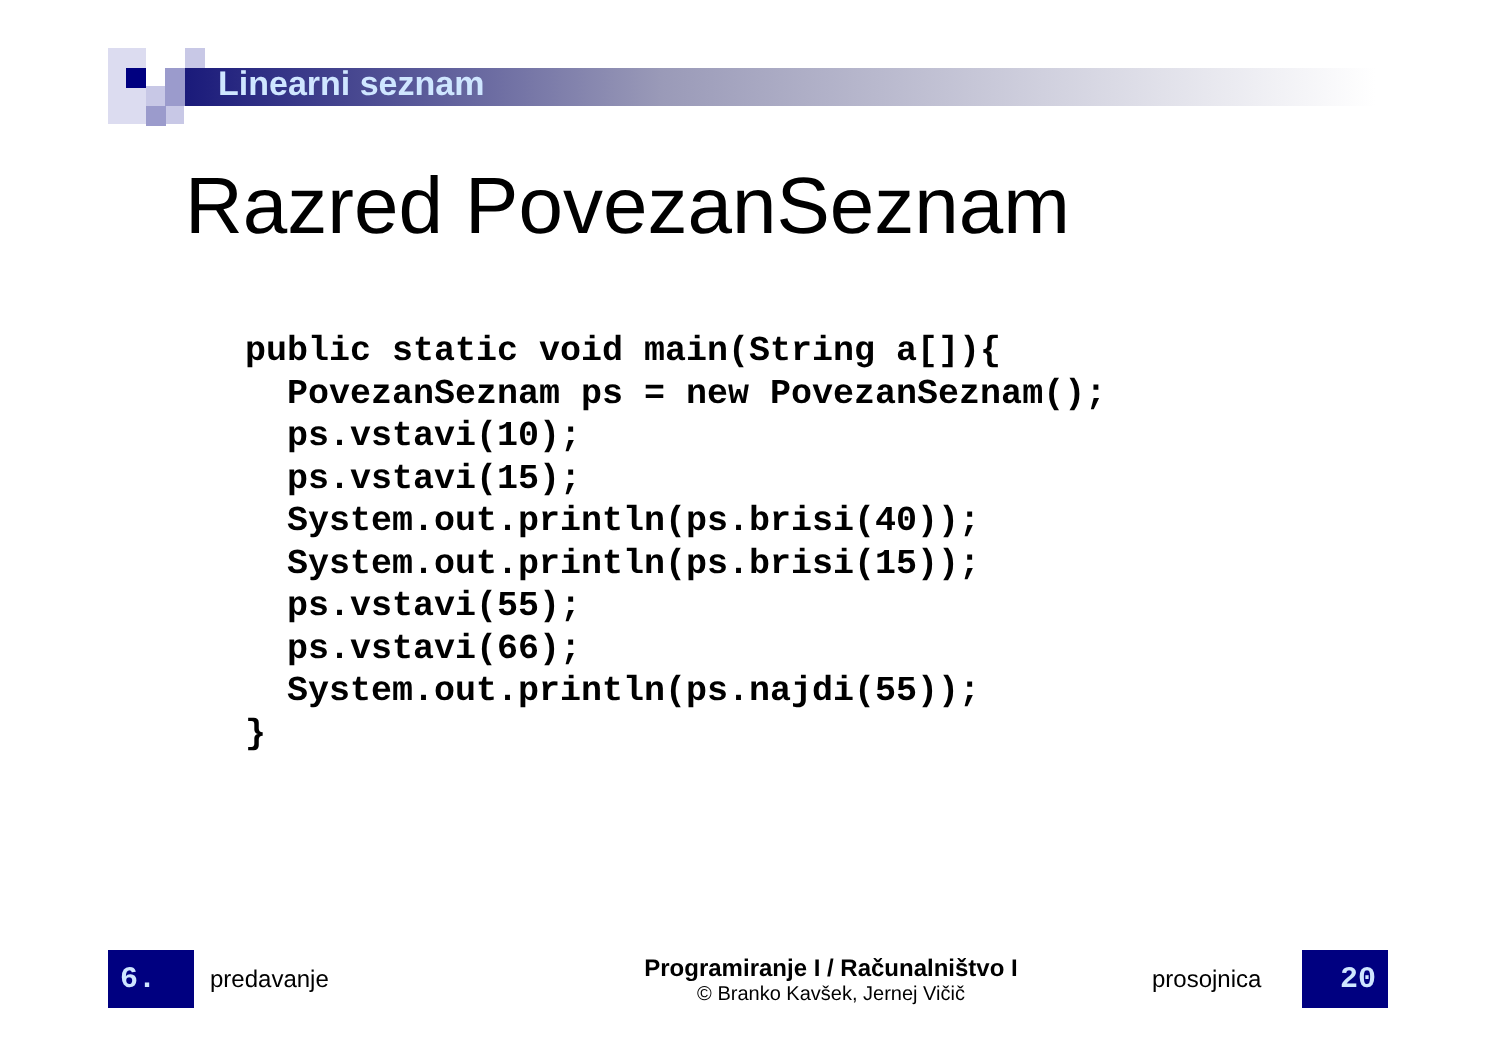Linearni seznam
Razred PovezanSeznam
public static void main(String a[]){
  PovezanSeznam ps = new PovezanSeznam();
  ps.vstavi(10);
  ps.vstavi(15);
  System.out.println(ps.brisi(40));
  System.out.println(ps.brisi(15));
  ps.vstavi(55);
  ps.vstavi(66);
  System.out.println(ps.najdi(55));
}
6.
predavanje
Programiranje I / Računalništvo I
© Branko Kavšek, Jernej Vičič
prosojnica
20